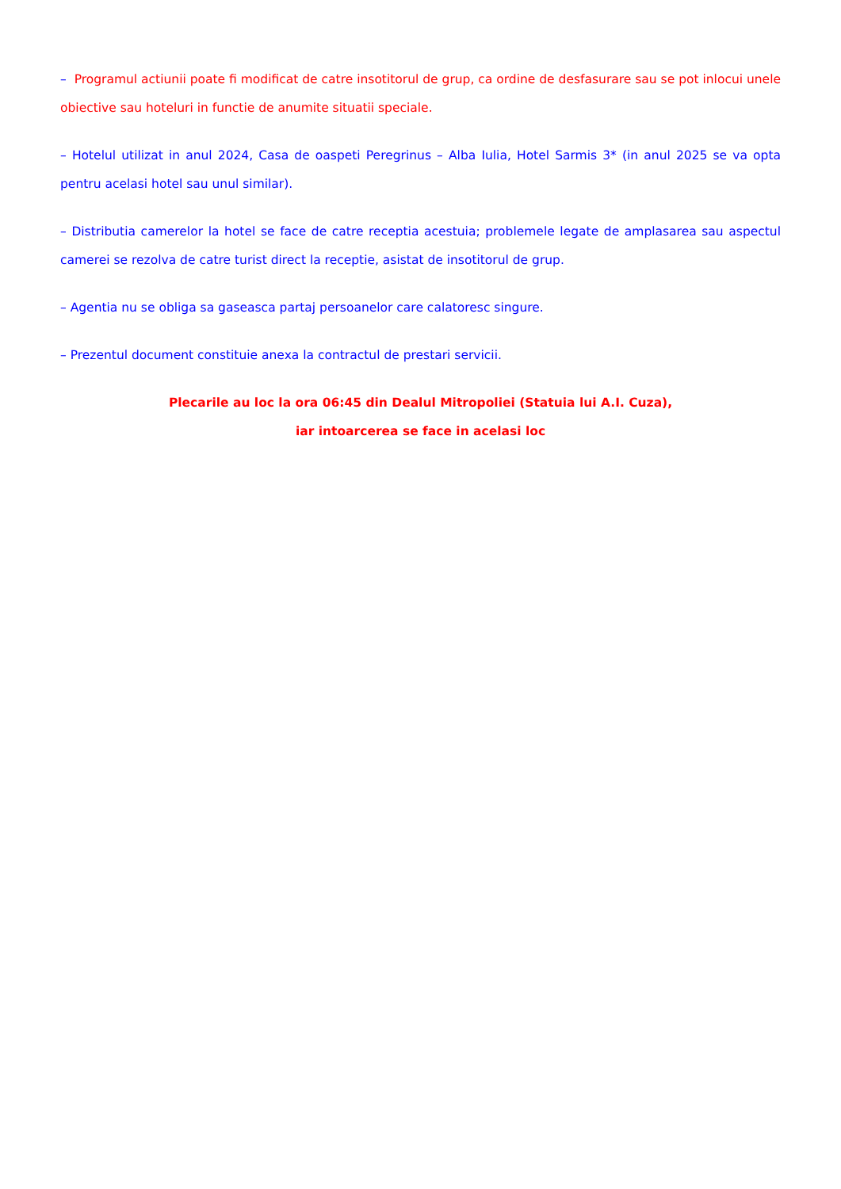– Programul actiunii poate fi modificat de catre insotitorul de grup, ca ordine de desfasurare sau se pot inlocui unele obiective sau hoteluri in functie de anumite situatii speciale.
– Hotelul utilizat in anul 2024, Casa de oaspeti Peregrinus – Alba Iulia, Hotel Sarmis 3* (in anul 2025 se va opta pentru acelasi hotel sau unul similar).
– Distributia camerelor la hotel se face de catre receptia acestuia; problemele legate de amplasarea sau aspectul camerei se rezolva de catre turist direct la receptie, asistat de insotitorul de grup.
– Agentia nu se obliga sa gaseasca partaj persoanelor care calatoresc singure.
– Prezentul document constituie anexa la contractul de prestari servicii.
Plecarile au loc la ora 06:45 din Dealul Mitropoliei (Statuia lui A.I. Cuza),
iar intoarcerea se face in acelasi loc